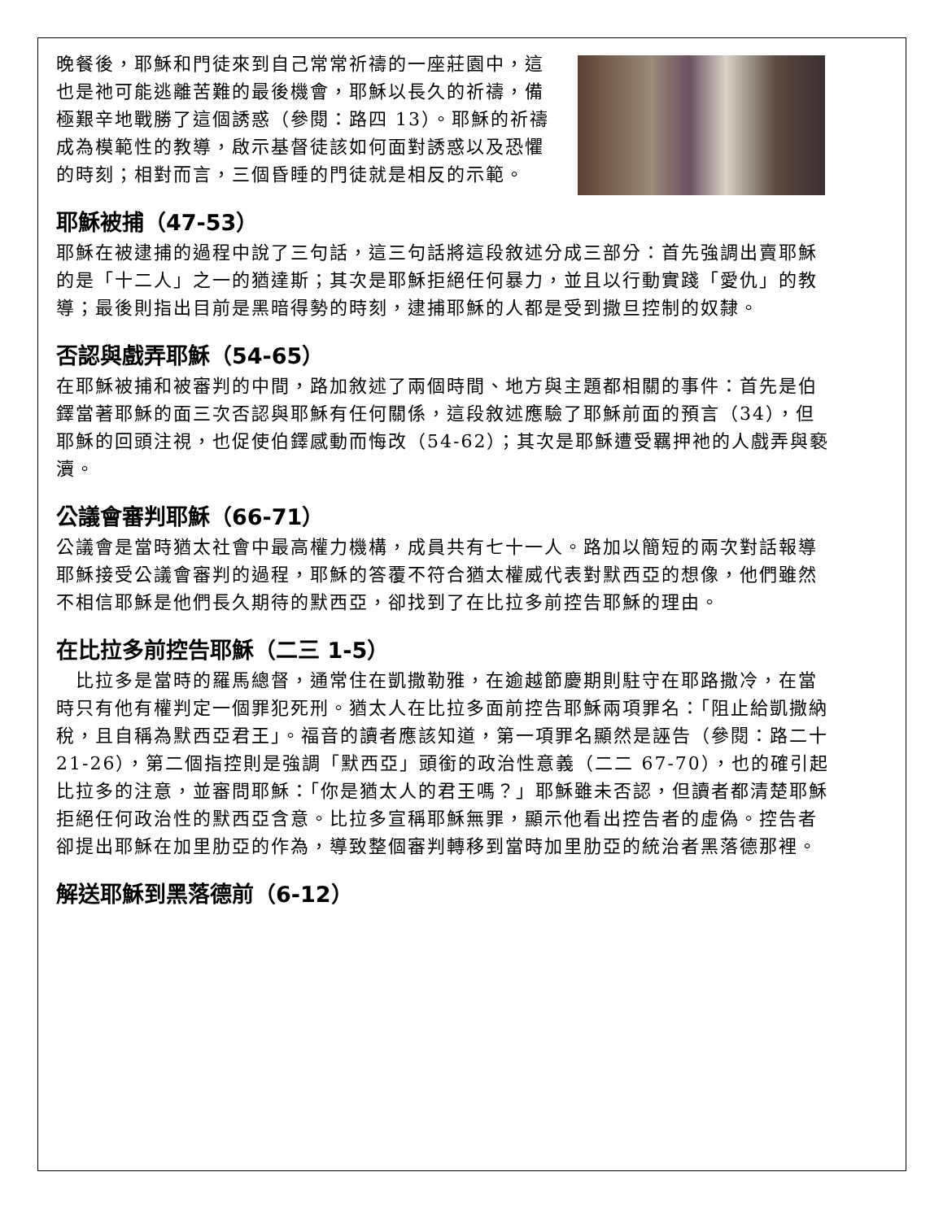晚餐後，耶穌和門徒來到自己常常祈禱的一座莊園中，這也是祂可能逃離苦難的最後機會，耶穌以長久的祈禱，備極艱辛地戰勝了這個誘惑（參閱：路四 13）。耶穌的祈禱成為模範性的教導，啟示基督徒該如何面對誘惑以及恐懼的時刻；相對而言，三個昏睡的門徒就是相反的示範。
耶穌被捕（47-53）
耶穌在被逮捕的過程中說了三句話，這三句話將這段敘述分成三部分：首先強調出賣耶穌的是「十二人」之一的猶達斯；其次是耶穌拒絕任何暴力，並且以行動實踐「愛仇」的教導；最後則指出目前是黑暗得勢的時刻，逮捕耶穌的人都是受到撒旦控制的奴隸。
否認與戲弄耶穌（54-65）
在耶穌被捕和被審判的中間，路加敘述了兩個時間、地方與主題都相關的事件：首先是伯鐸當著耶穌的面三次否認與耶穌有任何關係，這段敘述應驗了耶穌前面的預言（34），但耶穌的回頭注視，也促使伯鐸感動而悔改（54-62）；其次是耶穌遭受羈押祂的人戲弄與褻瀆。
公議會審判耶穌（66-71）
公議會是當時猶太社會中最高權力機構，成員共有七十一人。路加以簡短的兩次對話報導耶穌接受公議會審判的過程，耶穌的答覆不符合猶太權威代表對默西亞的想像，他們雖然不相信耶穌是他們長久期待的默西亞，卻找到了在比拉多前控告耶穌的理由。
在比拉多前控告耶穌（二三 1-5）
　比拉多是當時的羅馬總督，通常住在凱撒勒雅，在逾越節慶期則駐守在耶路撒冷，在當時只有他有權判定一個罪犯死刑。猶太人在比拉多面前控告耶穌兩項罪名：「阻止給凱撒納稅，且自稱為默西亞君王」。福音的讀者應該知道，第一項罪名顯然是誣告（參閱：路二十 21-26），第二個指控則是強調「默西亞」頭銜的政治性意義（二二 67-70），也的確引起比拉多的注意，並審問耶穌：「你是猶太人的君王嗎？」耶穌雖未否認，但讀者都清楚耶穌拒絕任何政治性的默西亞含意。比拉多宣稱耶穌無罪，顯示他看出控告者的虛偽。控告者卻提出耶穌在加里肋亞的作為，導致整個審判轉移到當時加里肋亞的統治者黑落德那裡。
解送耶穌到黑落德前（6-12）